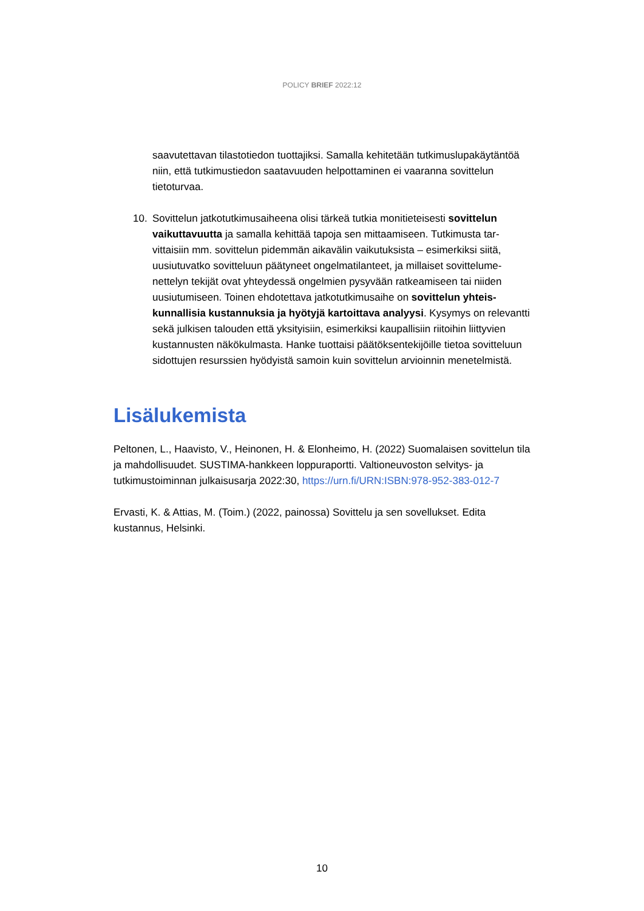POLICY BRIEF 2022:12
saavutettavan tilastotiedon tuottajiksi. Samalla kehitetään tutkimuslupakäytän­töä niin, että tutkimustiedon saatavuuden helpottaminen ei vaaranna sovitte­lun tietoturvaa.
10. Sovittelun jatkotutkimusaiheena olisi tärkeä tutkia monitieteisesti sovittelun vaikuttavuutta ja samalla kehittää tapoja sen mittaamiseen. Tutkimusta tar­vittaisiin mm. sovittelun pidemmän aikavälin vaikutuksista – esimerkiksi siitä, uusiutuvatko sovitteluun päätyneet ongelmatilanteet, ja millaiset sovittelume­nettelyn tekijät ovat yhteydessä ongelmien pysyvään ratkeamiseen tai niiden uusiutumiseen. Toinen ehdotettava jatkotutkimusaihe on sovittelun yhteis­kunnallisia kustannuksia ja hyötyjä kartoittava analyysi. Kysymys on rele­vantti sekä julkisen talouden että yksityisiin, esimerkiksi kaupallisiin riitoihin liittyvien kustannusten näkökulmasta. Hanke tuottaisi päätöksentekijöille tie­toa sovitteluun sidottujen resurssien hyödyistä samoin kuin sovittelun arvioin­nin menetelmistä.
Lisälukemista
Peltonen, L., Haavisto, V., Heinonen, H. & Elonheimo, H. (2022) Suomalaisen sovitte­lun tila ja mahdollisuudet. SUSTIMA-hankkeen loppuraportti. Valtioneuvoston selvitys- ja tutkimustoiminnan julkaisusarja 2022:30, https://urn.fi/URN:ISBN:978-952-383-012-7
Ervasti, K. & Attias, M. (Toim.) (2022, painossa) Sovittelu ja sen sovellukset. Edita kustannus, Helsinki.
10